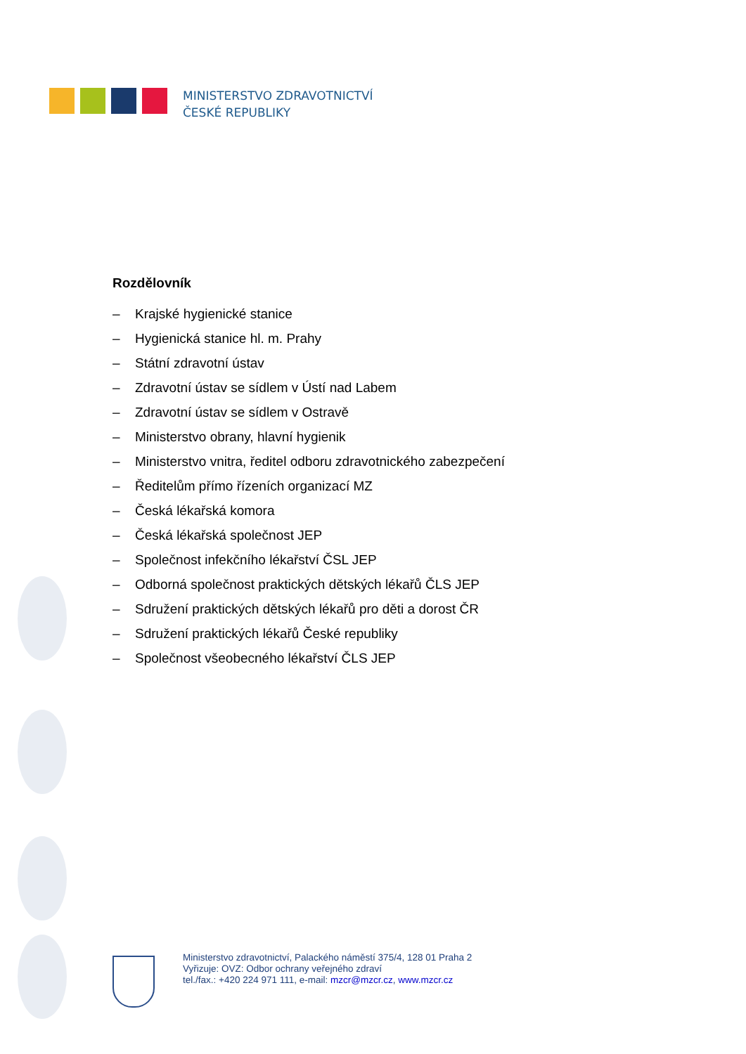MINISTERSTVO ZDRAVOTNICTVÍ
ČESKÉ REPUBLIKY
Rozdělovník
– Krajské hygienické stanice
– Hygienická stanice hl. m. Prahy
– Státní zdravotní ústav
– Zdravotní ústav se sídlem v Ústí nad Labem
– Zdravotní ústav se sídlem v Ostravě
– Ministerstvo obrany, hlavní hygienik
– Ministerstvo vnitra, ředitel odboru zdravotnického zabezpečení
– Ředitelům přímo řízeních organizací MZ
– Česká lékařská komora
– Česká lékařská společnost JEP
– Společnost infekčního lékařství ČSL JEP
– Odborná společnost praktických dětských lékařů ČLS JEP
– Sdružení praktických dětských lékařů pro děti a dorost ČR
– Sdružení praktických lékařů České republiky
– Společnost všeobecného lékařství ČLS JEP
Ministerstvo zdravotnictví, Palackého náměstí 375/4, 128 01 Praha 2
Vyřizuje: OVZ: Odbor ochrany veřejného zdraví
tel./fax.: +420 224 971 111, e-mail: mzcr@mzcr.cz, www.mzcr.cz